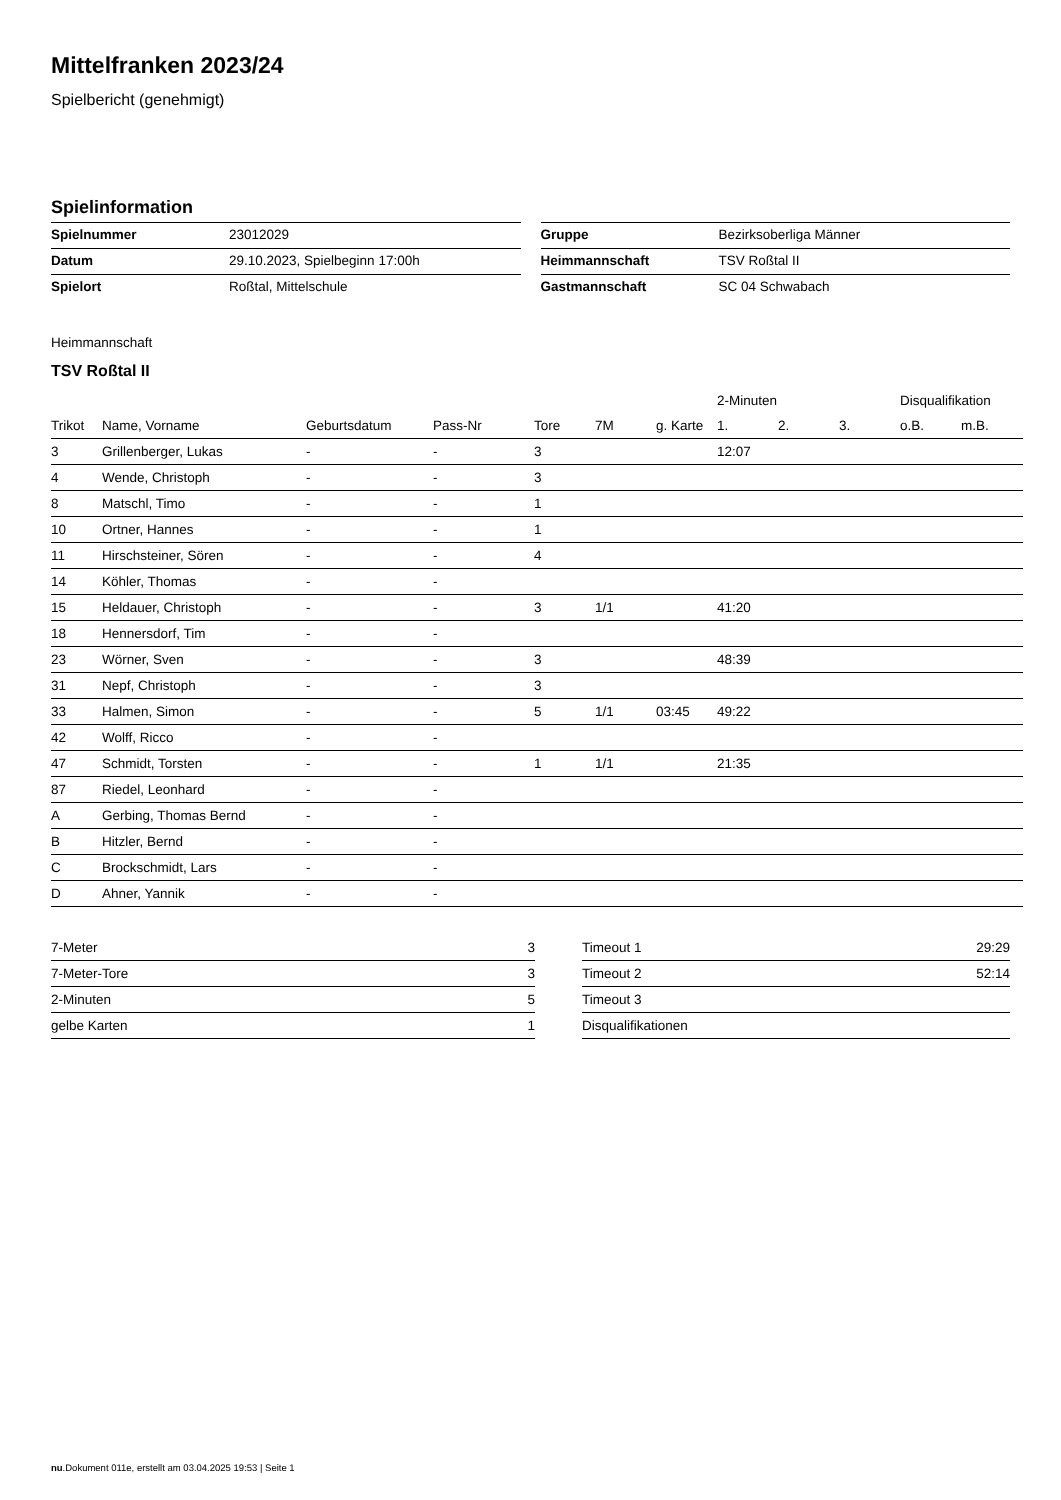Mittelfranken 2023/24
Spielbericht (genehmigt)
Spielinformation
| Spielnummer | 23012029 |
| Datum | 29.10.2023, Spielbeginn 17:00h |
| Spielort | Roßtal, Mittelschule |
| Gruppe | Bezirksoberliga Männer |
| Heimmannschaft | TSV Roßtal II |
| Gastmannschaft | SC 04 Schwabach |
Heimmannschaft
TSV Roßtal II
| | | | | | | | 2-Minuten | | | Disqualifikation | |
| --- | --- | --- | --- | --- | --- | --- | --- | --- | --- | --- | --- |
| Trikot | Name, Vorname | Geburtsdatum | Pass-Nr | Tore | 7M | g. Karte | 1. | 2. | 3. | o.B. | m.B. |
| 3 | Grillenberger, Lukas | - | - | 3 | | | 12:07 | | | | |
| 4 | Wende, Christoph | - | - | 3 | | | | | | | |
| 8 | Matschl, Timo | - | - | 1 | | | | | | | |
| 10 | Ortner, Hannes | - | - | 1 | | | | | | | |
| 11 | Hirschsteiner, Sören | - | - | 4 | | | | | | | |
| 14 | Köhler, Thomas | - | - | | | | | | | | |
| 15 | Heldauer, Christoph | - | - | 3 | 1/1 | | 41:20 | | | | |
| 18 | Hennersdorf, Tim | - | - | | | | | | | | |
| 23 | Wörner, Sven | - | - | 3 | | | 48:39 | | | | |
| 31 | Nepf, Christoph | - | - | 3 | | | | | | | |
| 33 | Halmen, Simon | - | - | 5 | 1/1 | 03:45 | 49:22 | | | | |
| 42 | Wolff, Ricco | - | - | | | | | | | | |
| 47 | Schmidt, Torsten | - | - | 1 | 1/1 | | 21:35 | | | | |
| 87 | Riedel, Leonhard | - | - | | | | | | | | |
| A | Gerbing, Thomas Bernd | - | - | | | | | | | | |
| B | Hitzler, Bernd | - | - | | | | | | | | |
| C | Brockschmidt, Lars | - | - | | | | | | | | |
| D | Ahner, Yannik | - | - | | | | | | | | |
| 7-Meter | 3 |
| 7-Meter-Tore | 3 |
| 2-Minuten | 5 |
| gelbe Karten | 1 |
| Timeout 1 | 29:29 |
| Timeout 2 | 52:14 |
| Timeout 3 | |
| Disqualifikationen | |
nu.Dokument 011e, erstellt am 03.04.2025 19:53 | Seite 1